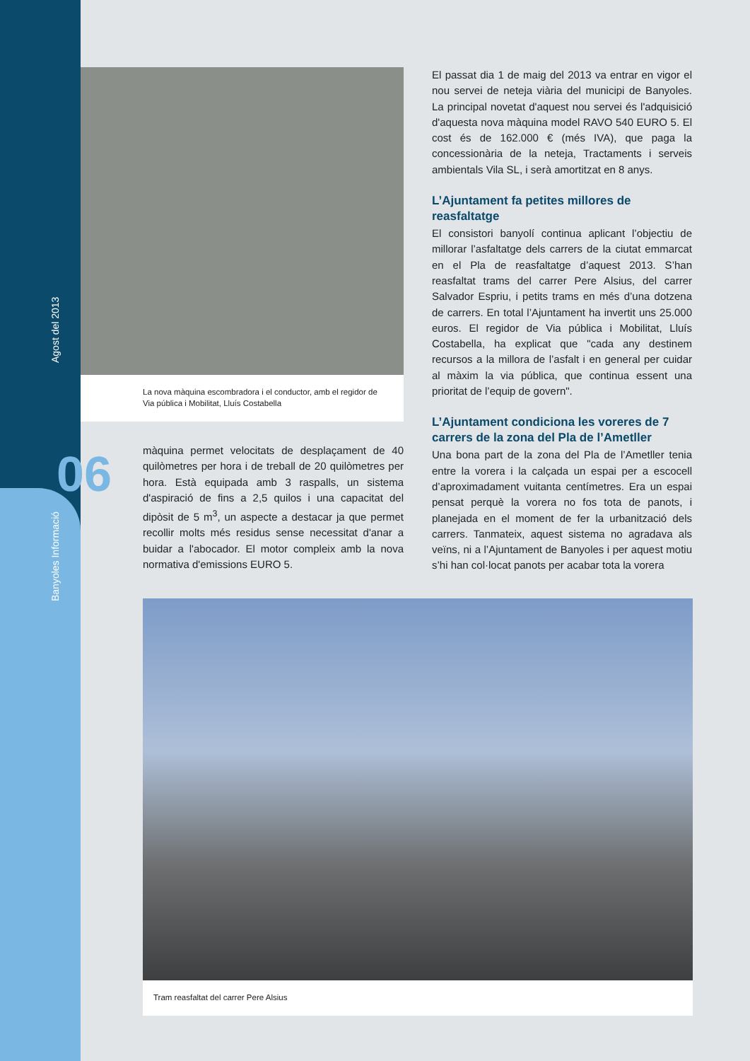Banyoles Informació Agost del 2013
06
La nova màquina escombradora i el conductor, amb el regidor de Via pública i Mobilitat, Lluís Costabella
màquina permet velocitats de desplaçament de 40 quilòmetres per hora i de treball de 20 quilòmetres per hora. Està equipada amb 3 raspalls, un sistema d'aspiració de fins a 2,5 quilos i una capacitat del dipòsit de 5 m<sup>3</sup>, un aspecte a destacar ja que permet recollir molts més residus sense necessitat d'anar a buidar a l'abocador. El motor compleix amb la nova normativa d'emissions EURO 5.
El passat dia 1 de maig del 2013 va entrar en vigor el nou servei de neteja viària del municipi de Banyoles. La principal novetat d'aquest nou servei és l'adquisició d'aquesta nova màquina model RAVO 540 EURO 5. El cost és de 162.000 € (més IVA), que paga la concessionària de la neteja, Tractaments i serveis ambientals Vila SL, i serà amortitzat en 8 anys.
L’Ajuntament fa petites millores de reasfaltatge
El consistori banyolí continua aplicant l’objectiu de millorar l’asfaltatge dels carrers de la ciutat emmarcat en el Pla de reasfaltatge d’aquest 2013. S’han reasfaltat trams del carrer Pere Alsius, del carrer Salvador Espriu, i petits trams en més d’una dotzena de carrers. En total l’Ajuntament ha invertit uns 25.000 euros. El regidor de Via pública i Mobilitat, Lluís Costabella, ha explicat que "cada any destinem recursos a la millora de l’asfalt i en general per cuidar al màxim la via pública, que continua essent una prioritat de l’equip de govern".
L’Ajuntament condiciona les voreres de 7 carrers de la zona del Pla de l’Ametller
Una bona part de la zona del Pla de l’Ametller tenia entre la vorera i la calçada un espai per a escocell d’aproximadament vuitanta centímetres. Era un espai pensat perquè la vorera no fos tota de panots, i planejada en el moment de fer la urbanització dels carrers. Tanmateix, aquest sistema no agradava als veïns, ni a l’Ajuntament de Banyoles i per aquest motiu s’hi han col·locat panots per acabar tota la vorera
Tram reasfaltat del carrer Pere Alsius